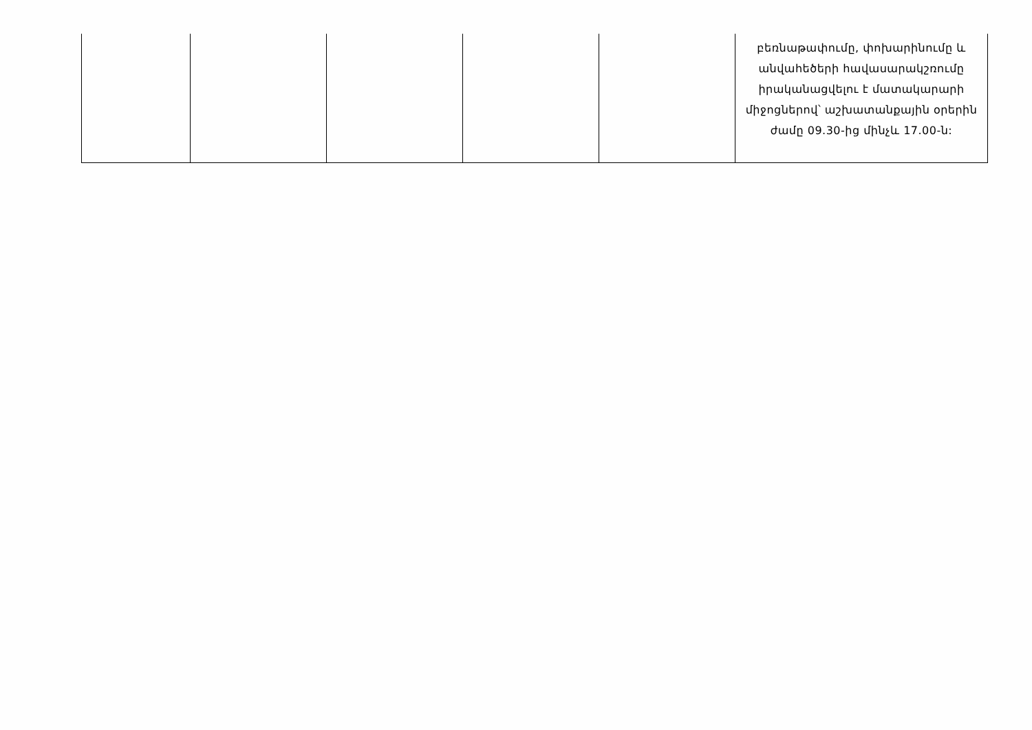| | | | | | բեռնաթափումը, փոխարինումը և անվահեծերի հավասարակշռումը իրականացվելու է մատակարարի միջոցներով՝ աշխատանքային օրերին ժամը 09.30-ից մինչև 17.00-ն: |